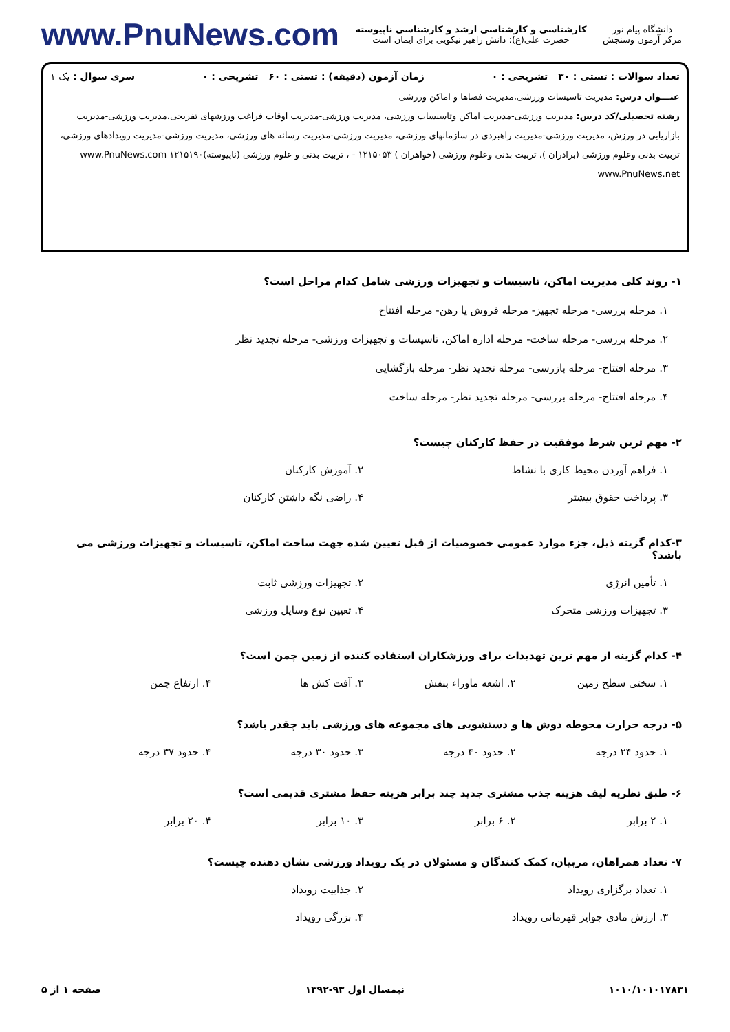دانشگاه پیام نور
مرکز آزمون وسنجش
کارشناسی و کارشناسی ارشد و کارشناسی ناپیوسته
حضرت علی(ع): دانش راهبر نیکویی برای ایمان است
www.PnuNews.com
تعداد سوالات : تستی : ۳۰ تشریحی : ۰ زمان آزمون (دقیقه) : تستی : ۶۰ تشریحی : ۰ سری سوال : یک ۱
عنـــوان درس: مدیریت تاسیسات ورزشی،مدیریت فضاها و اماکن ورزشی
رشته تحصیلی/کد درس: مدیریت ورزشی-مدیریت اماکن وتاسیسات ورزشی، مدیریت ورزشی-مدیریت اوقات فراغت ورزشهای تفریحی،مدیریت ورزشی-مدیریت بازاریابی در ورزش، مدیریت ورزشی-مدیریت راهبردی در سازمانهای ورزشی، مدیریت ورزشی-مدیریت رسانه های ورزشی، مدیریت ورزشی-مدیریت رویدادهای ورزشی، تربیت بدنی وعلوم ورزشی (برادران )، تربیت بدنی وعلوم ورزشی (خواهران ) ۱۲۱۵۰۵۳ - ، تربیت بدنی و علوم ورزشی (ناپیوسته)۱۲۱۵۱۹۰ www.PnuNews.com www.PnuNews.net
۱- روند کلی مدیریت اماکن، تاسیسات و تجهیزات ورزشی شامل کدام مراحل است؟
۱. مرحله بررسی- مرحله تجهیز- مرحله فروش یا رهن- مرحله افتتاح
۲. مرحله بررسی- مرحله ساخت- مرحله اداره اماکن، تاسیسات و تجهیزات ورزشی- مرحله تجدید نظر
۳. مرحله افتتاح- مرحله بازرسی- مرحله تجدید نظر- مرحله بازگشایی
۴. مرحله افتتاح- مرحله بررسی- مرحله تجدید نظر- مرحله ساخت
۲- مهم ترین شرط موفقیت در حفظ کارکنان چیست؟
۱. فراهم آوردن محیط کاری با نشاط
۲. آموزش کارکنان
۳. پرداخت حقوق بیشتر
۴. راضی نگه داشتن کارکنان
۳-کدام گزینه ذیل، جزء موارد عمومی خصوصیات از قبل تعیین شده جهت ساخت اماکن، تاسیسات و تجهیزات ورزشی می باشد؟
۱. تأمین انرژی
۲. تجهیزات ورزشی ثابت
۳. تجهیزات ورزشی متحرک
۴. تعیین نوع وسایل ورزشی
۴- کدام گزینه از مهم ترین تهدیدات برای ورزشکاران استفاده کننده از زمین چمن است؟
۱. سختی سطح زمین
۲. اشعه ماوراء بنفش
۳. آفت کش ها
۴. ارتفاع چمن
۵- درجه حرارت محوطه دوش ها و دستشویی های مجموعه های ورزشی باید چقدر باشد؟
۱. حدود ۲۴ درجه
۲. حدود ۴۰ درجه
۳. حدود ۳۰ درجه
۴. حدود ۳۷ درجه
۶- طبق نظریه لیف هزینه جذب مشتری جدید چند برابر هزینه حفظ مشتری قدیمی است؟
۱. ۲ برابر
۲. ۶ برابر
۳. ۱۰ برابر
۴. ۲۰ برابر
۷- تعداد همراهان، مربیان، کمک کنندگان و مسئولان در یک رویداد ورزشی نشان دهنده چیست؟
۱. تعداد برگزاری رویداد
۲. جذابیت رویداد
۳. ارزش مادی جوایز قهرمانی رویداد
۴. بزرگی رویداد
۱۰۱۰/۱۰۱۰۱۷۸۳۱ نیمسال اول ۹۳-۱۳۹۲ صفحه ۱ از ۵